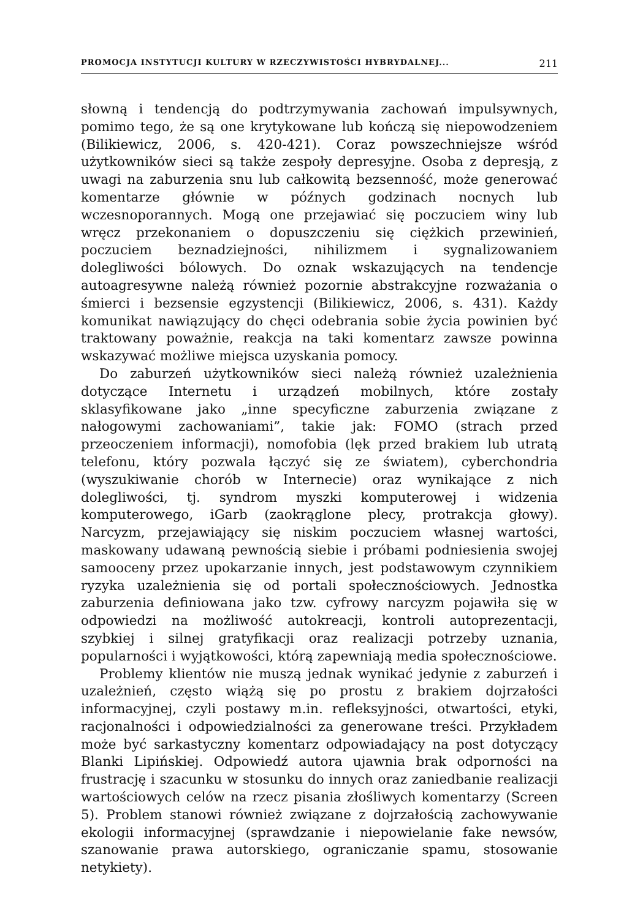PROMOCJA INSTYTUCJI KULTURY W RZECZYWISTOŚCI HYBRYDALNEJ... 211
słowną i tendencją do podtrzymywania zachowań impulsywnych, pomimo tego, że są one krytykowane lub kończą się niepowodzeniem (Bilikiewicz, 2006, s. 420-421). Coraz powszechniejsze wśród użytkowników sieci są także zespoły depresyjne. Osoba z depresją, z uwagi na zaburzenia snu lub całkowitą bezsenność, może generować komentarze głównie w późnych godzinach nocnych lub wczesnoporannych. Mogą one przejawiać się poczuciem winy lub wręcz przekonaniem o dopuszczeniu się ciężkich przewinień, poczuciem beznadziejności, nihilizmem i sygnalizowaniem dolegliwości bólowych. Do oznak wskazujących na tendencje autoagresywne należą również pozornie abstrakcyjne rozważania o śmierci i bezsensie egzystencji (Bilikiewicz, 2006, s. 431). Każdy komunikat nawiązujący do chęci odebrania sobie życia powinien być traktowany poważnie, reakcja na taki komentarz zawsze powinna wskazywać możliwe miejsca uzyskania pomocy.
Do zaburzeń użytkowników sieci należą również uzależnienia dotyczące Internetu i urządzeń mobilnych, które zostały sklasyfikowane jako „inne specyficzne zaburzenia związane z nałogowymi zachowaniami”, takie jak: FOMO (strach przed przeoczeniem informacji), nomofobia (lęk przed brakiem lub utratą telefonu, który pozwala łączyć się ze światem), cyberchondria (wyszukiwanie chorób w Internecie) oraz wynikające z nich dolegliwości, tj. syndrom myszki komputerowej i widzenia komputerowego, iGarb (zaokrąglone plecy, protrakcja głowy). Narcyzm, przejawiający się niskim poczuciem własnej wartości, maskowany udawaną pewnością siebie i próbami podniesienia swojej samooceny przez upokarzanie innych, jest podstawowym czynnikiem ryzyka uzależnienia się od portali społecznościowych. Jednostka zaburzenia definiowana jako tzw. cyfrowy narcyzm pojawiła się w odpowiedzi na możliwość autokreacji, kontroli autoprezentacji, szybkiej i silnej gratyfikacji oraz realizacji potrzeby uznania, popularności i wyjątkowości, którą zapewniają media społecznościowe.
Problemy klientów nie muszą jednak wynikać jedynie z zaburzeń i uzależnień, często wiążą się po prostu z brakiem dojrzałości informacyjnej, czyli postawy m.in. refleksyjności, otwartości, etyki, racjonalności i odpowiedzialności za generowane treści. Przykładem może być sarkastyczny komentarz odpowiadający na post dotyczący Blanki Lipińskiej. Odpowiedź autora ujawnia brak odporności na frustrację i szacunku w stosunku do innych oraz zaniedbanie realizacji wartościowych celów na rzecz pisania złośliwych komentarzy (Screen 5). Problem stanowi również związane z dojrzałością zachowywanie ekologii informacyjnej (sprawdzanie i niepowielanie fake newsów, szanowanie prawa autorskiego, ograniczanie spamu, stosowanie netykiety).